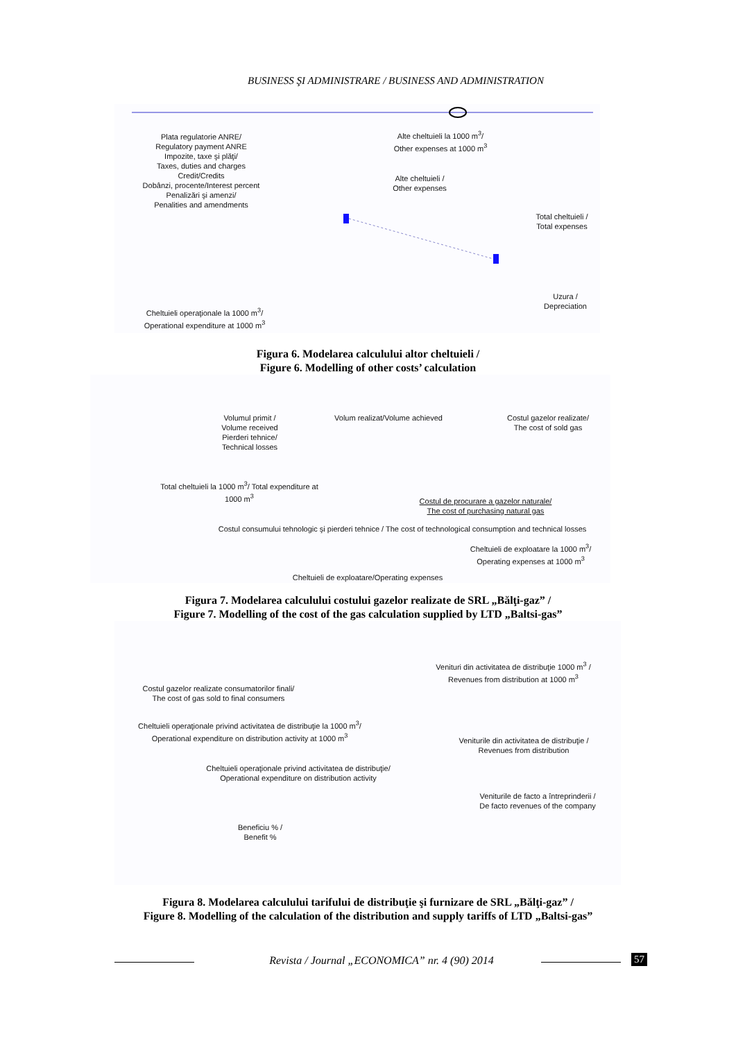BUSINESS ŞI ADMINISTRARE / BUSINESS AND ADMINISTRATION
Plata regulatorie ANRE/
Regulatory payment ANRE
Impozite, taxe şi plăţi/
Taxes, duties and charges
Credit/Credits
Dobânzi, procente/Interest percent
Penalizări şi amenzi/
Penalities and amendments
Alte cheltuieli la 1000 m<sup>3</sup>/
Other expenses at 1000 m<sup>3</sup>
Alte cheltuieli /
Other expenses
Total cheltuieli /
Total expenses
Uzura /
Depreciation
Cheltuieli operaţionale la 1000 m<sup>3</sup>/
Operational expenditure at 1000 m<sup>3</sup>
Figura 6. Modelarea calculului altor cheltuieli /
Figure 6. Modelling of other costs’ calculation
Volumul primit /
Volume received
Pierderi tehnice/
Technical losses
Volum realizat/Volume achieved
Costul gazelor realizate/
The cost of sold gas
Total cheltuieli la 1000 m<sup>3</sup>/ Total expenditure at 1000 m<sup>3</sup>
Costul de procurare a gazelor naturale/
The cost of purchasing natural gas
Costul consumului tehnologic şi pierderi tehnice / The cost of technological consumption and technical losses
Cheltuieli de exploatare la 1000 m<sup>3</sup>/
Operating expenses at 1000 m<sup>3</sup>
Cheltuieli de exploatare/Operating expenses
Figura 7. Modelarea calculului costului gazelor realizate de SRL „Bălţi-gaz” /
Figure 7. Modelling of the cost of the gas calculation supplied by LTD „Baltsi-gas”
Venituri din activitatea de distribuţie 1000 m<sup>3</sup> /
Revenues from distribution at 1000 m<sup>3</sup>
Costul gazelor realizate consumatorilor finali/
The cost of gas sold to final consumers
Cheltuieli operaţionale privind activitatea de distribuţie la 1000 m<sup>3</sup>/
Operational expenditure on distribution activity at 1000 m<sup>3</sup>
Veniturile din activitatea de distribuţie /
Revenues from distribution
Cheltuieli operaţionale privind activitatea de distribuţie/
Operational expenditure on distribution activity
Veniturile de facto a întreprinderii /
De facto revenues of the company
Beneficiu % /
Benefit %
Figura 8. Modelarea calculului tarifului de distribuţie şi furnizare de SRL „Bălţi-gaz” /
Figure 8. Modelling of the calculation of the distribution and supply tariffs of LTD „Baltsi-gas”
Revista / Journal „ECONOMICA” nr. 4 (90) 2014 57